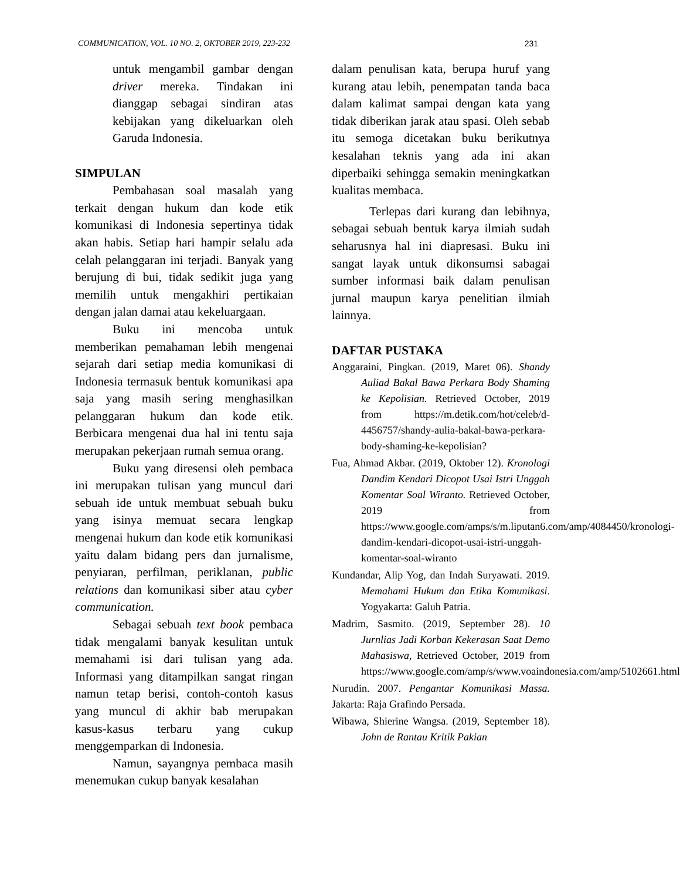COMMUNICATION, VOL. 10 NO. 2, OKTOBER 2019, 223-232 231
untuk mengambil gambar dengan driver mereka. Tindakan ini dianggap sebagai sindiran atas kebijakan yang dikeluarkan oleh Garuda Indonesia.
SIMPULAN
Pembahasan soal masalah yang terkait dengan hukum dan kode etik komunikasi di Indonesia sepertinya tidak akan habis. Setiap hari hampir selalu ada celah pelanggaran ini terjadi. Banyak yang berujung di bui, tidak sedikit juga yang memilih untuk mengakhiri pertikaian dengan jalan damai atau kekeluargaan.
Buku ini mencoba untuk memberikan pemahaman lebih mengenai sejarah dari setiap media komunikasi di Indonesia termasuk bentuk komunikasi apa saja yang masih sering menghasilkan pelanggaran hukum dan kode etik. Berbicara mengenai dua hal ini tentu saja merupakan pekerjaan rumah semua orang.
Buku yang diresensi oleh pembaca ini merupakan tulisan yang muncul dari sebuah ide untuk membuat sebuah buku yang isinya memuat secara lengkap mengenai hukum dan kode etik komunikasi yaitu dalam bidang pers dan jurnalisme, penyiaran, perfilman, periklanan, public relations dan komunikasi siber atau cyber communication.
Sebagai sebuah text book pembaca tidak mengalami banyak kesulitan untuk memahami isi dari tulisan yang ada. Informasi yang ditampilkan sangat ringan namun tetap berisi, contoh-contoh kasus yang muncul di akhir bab merupakan kasus-kasus terbaru yang cukup menggemparkan di Indonesia.
Namun, sayangnya pembaca masih menemukan cukup banyak kesalahan
dalam penulisan kata, berupa huruf yang kurang atau lebih, penempatan tanda baca dalam kalimat sampai dengan kata yang tidak diberikan jarak atau spasi. Oleh sebab itu semoga dicetakan buku berikutnya kesalahan teknis yang ada ini akan diperbaiki sehingga semakin meningkatkan kualitas membaca.
Terlepas dari kurang dan lebihnya, sebagai sebuah bentuk karya ilmiah sudah seharusnya hal ini diapresasi. Buku ini sangat layak untuk dikonsumsi sabagai sumber informasi baik dalam penulisan jurnal maupun karya penelitian ilmiah lainnya.
DAFTAR PUSTAKA
Anggaraini, Pingkan. (2019, Maret 06). Shandy Auliad Bakal Bawa Perkara Body Shaming ke Kepolisian. Retrieved October, 2019 from https://m.detik.com/hot/celeb/d-4456757/shandy-aulia-bakal-bawa-perkara-body-shaming-ke-kepolisian?
Fua, Ahmad Akbar. (2019, Oktober 12). Kronologi Dandim Kendari Dicopot Usai Istri Unggah Komentar Soal Wiranto. Retrieved October, 2019 from https://www.google.com/amps/s/m.liputan6.com/amp/4084450/kronologi-dandim-kendari-dicopot-usai-istri-unggah-komentar-soal-wiranto
Kundandar, Alip Yog, dan Indah Suryawati. 2019. Memahami Hukum dan Etika Komunikasi. Yogyakarta: Galuh Patria.
Madrim, Sasmito. (2019, September 28). 10 Jurnlias Jadi Korban Kekerasan Saat Demo Mahasiswa, Retrieved October, 2019 from https://www.google.com/amp/s/www.voaindonesia.com/amp/5102661.html
Nurudin. 2007. Pengantar Komunikasi Massa. Jakarta: Raja Grafindo Persada.
Wibawa, Shierine Wangsa. (2019, September 18). John de Rantau Kritik Pakian